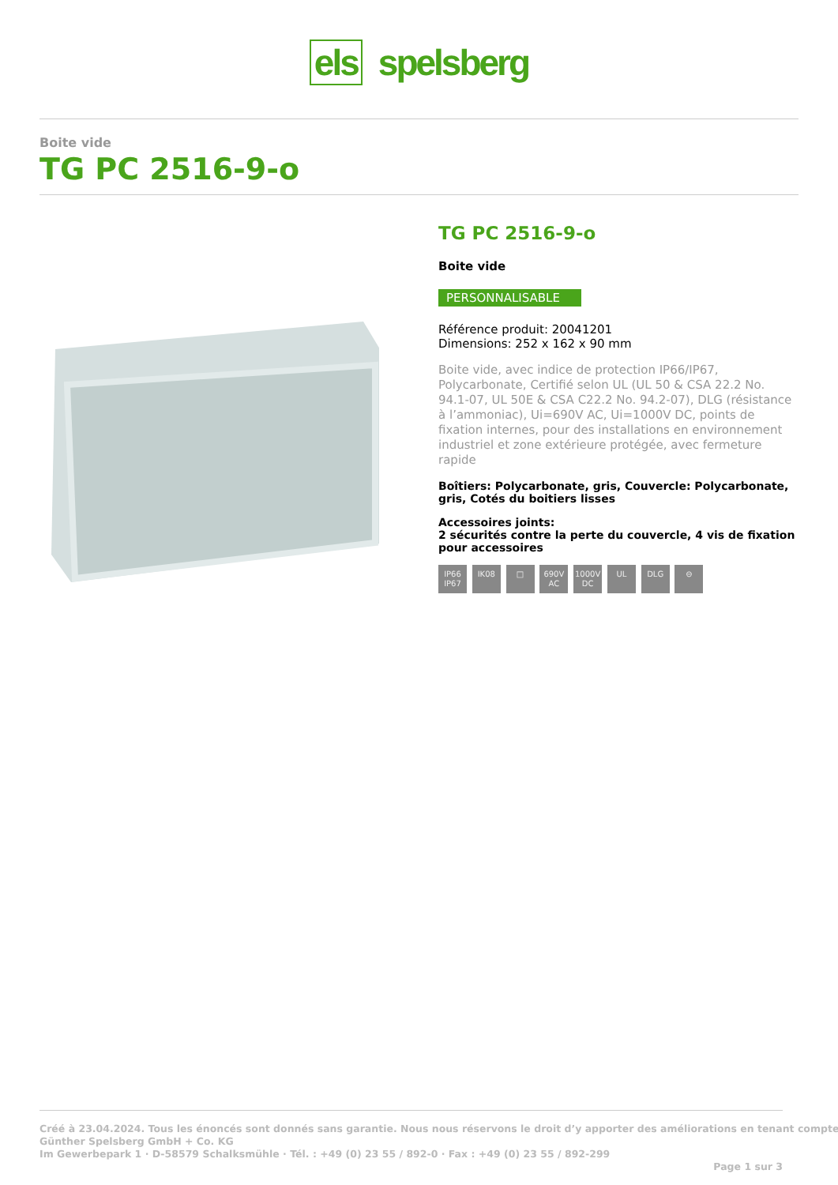els spelsberg
Boite vide
TG PC 2516-9-o
TG PC 2516-9-o
Boite vide
PERSONNALISABLE
Référence produit: 20041201
Dimensions: 252 x 162 x 90 mm
Boite vide, avec indice de protection IP66/IP67, Polycarbonate, Certifié selon UL (UL 50 & CSA 22.2 No. 94.1-07, UL 50E & CSA C22.2 No. 94.2-07), DLG (résistance à l’ammoniac), Ui=690V AC, Ui=1000V DC, points de fixation internes, pour des installations en environnement industriel et zone extérieure protégée, avec fermeture rapide
Boîtiers: Polycarbonate, gris, Couvercle: Polycarbonate, gris, Cotés du boitiers lisses
Accessoires joints:
2 sécurités contre la perte du couvercle, 4 vis de fixation pour accessoires
IP66 IP67 IK08 □ 690V AC 1000V DC UL DLG ⊖
Créé à 23.04.2024. Tous les énoncés sont donnés sans garantie. Nous nous réservons le droit d’y apporter des améliorations en tenant compte
Günther Spelsberg GmbH + Co. KG
Im Gewerbepark 1 · D-58579 Schalksmühle · Tél. : +49 (0) 23 55 / 892-0 · Fax : +49 (0) 23 55 / 892-299
Page 1 sur 3